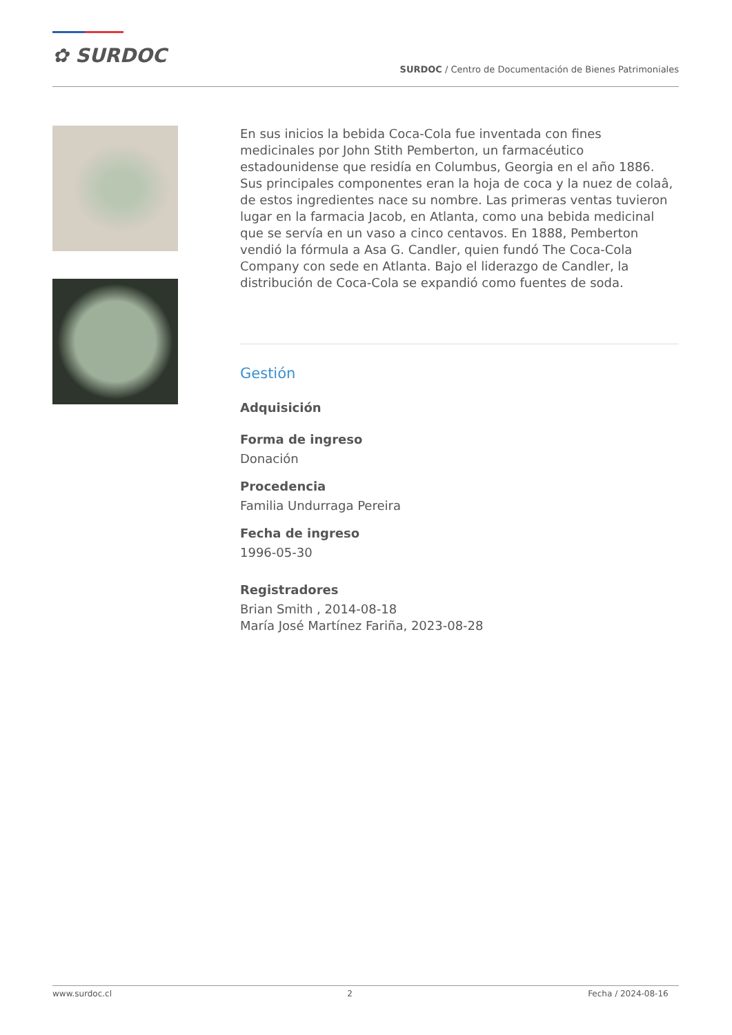✿ SURDOC
SURDOC / Centro de Documentación de Bienes Patrimoniales
En sus inicios la bebida Coca-Cola fue inventada con fines medicinales por John Stith Pemberton, un farmacéutico estadounidense que residía en Columbus, Georgia en el año 1886. Sus principales componentes eran la hoja de coca y la nuez de colaâ, de estos ingredientes nace su nombre. Las primeras ventas tuvieron lugar en la farmacia Jacob, en Atlanta, como una bebida medicinal que se servía en un vaso a cinco centavos. En 1888, Pemberton vendió la fórmula a Asa G. Candler, quien fundó The Coca-Cola Company con sede en Atlanta. Bajo el liderazgo de Candler, la distribución de Coca-Cola se expandió como fuentes de soda.
Gestión
Adquisición
Forma de ingreso
Donación
Procedencia
Familia Undurraga Pereira
Fecha de ingreso
1996-05-30
Registradores
Brian Smith , 2014-08-18
María José Martínez Fariña, 2023-08-28
www.surdoc.cl 2 Fecha / 2024-08-16